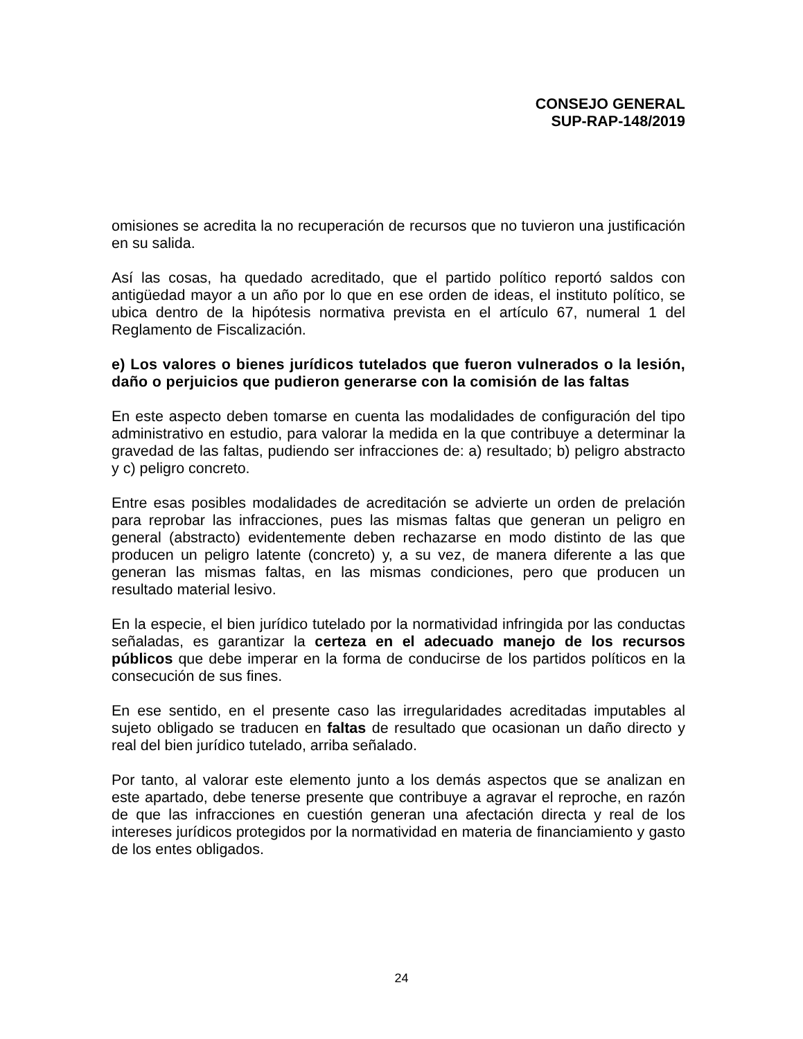CONSEJO GENERAL
SUP-RAP-148/2019
omisiones se acredita la no recuperación de recursos que no tuvieron una justificación en su salida.
Así las cosas, ha quedado acreditado, que el partido político reportó saldos con antigüedad mayor a un año por lo que en ese orden de ideas, el instituto político, se ubica dentro de la hipótesis normativa prevista en el artículo 67, numeral 1 del Reglamento de Fiscalización.
e) Los valores o bienes jurídicos tutelados que fueron vulnerados o la lesión, daño o perjuicios que pudieron generarse con la comisión de las faltas
En este aspecto deben tomarse en cuenta las modalidades de configuración del tipo administrativo en estudio, para valorar la medida en la que contribuye a determinar la gravedad de las faltas, pudiendo ser infracciones de: a) resultado; b) peligro abstracto y c) peligro concreto.
Entre esas posibles modalidades de acreditación se advierte un orden de prelación para reprobar las infracciones, pues las mismas faltas que generan un peligro en general (abstracto) evidentemente deben rechazarse en modo distinto de las que producen un peligro latente (concreto) y, a su vez, de manera diferente a las que generan las mismas faltas, en las mismas condiciones, pero que producen un resultado material lesivo.
En la especie, el bien jurídico tutelado por la normatividad infringida por las conductas señaladas, es garantizar la certeza en el adecuado manejo de los recursos públicos que debe imperar en la forma de conducirse de los partidos políticos en la consecución de sus fines.
En ese sentido, en el presente caso las irregularidades acreditadas imputables al sujeto obligado se traducen en faltas de resultado que ocasionan un daño directo y real del bien jurídico tutelado, arriba señalado.
Por tanto, al valorar este elemento junto a los demás aspectos que se analizan en este apartado, debe tenerse presente que contribuye a agravar el reproche, en razón de que las infracciones en cuestión generan una afectación directa y real de los intereses jurídicos protegidos por la normatividad en materia de financiamiento y gasto de los entes obligados.
24